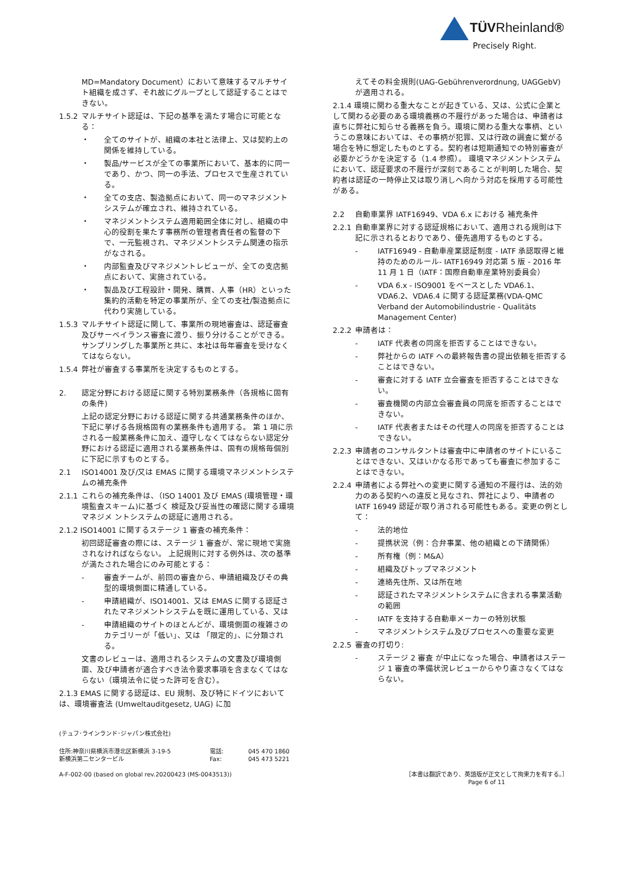TÜVRheinland®
Precisely Right.
MD=Mandatory Document）において意味するマルチサイト組織を成さず、それ故にグループとして認証することはできない。
1.5.2 マルチサイト認証は、下記の基準を満たす場合に可能となる：
・ 全てのサイトが、組織の本社と法律上、又は契約上の関係を維持している。
・ 製品/サービスが全ての事業所において、基本的に同一であり、かつ、同一の手法、プロセスで生産されている。
・ 全ての支店、製造拠点において、同一のマネジメントシステムが確立され、維持されている。
・ マネジメントシステム適用範囲全体に対し、組織の中心的役割を果たす事務所の管理者責任者の監督の下で、一元監視され、マネジメントシステム関連の指示がなされる。
・ 内部監査及びマネジメントレビューが、全ての支店拠点において、実施されている。
・ 製品及び工程設計・開発、購買、人事（HR）といった集約的活動を特定の事業所が、全ての支社/製造拠点に代わり実施している。
1.5.3 マルチサイト認証に関して、事業所の現地審査は、認証審査及びサーベイランス審査に渡り、振り分けることができる。 サンプリングした事業所と共に、本社は毎年審査を受けなくてはならない。
1.5.4 弊社が審査する事業所を決定するものとする。
2. 認定分野における認証に関する特別業務条件（各規格に固有の条件)
上記の認定分野における認証に関する共通業務条件のほか、下記に挙げる各規格固有の業務条件も適用する。 第 1 項に示される一般業務条件に加え、遵守しなくてはならない認定分野における認証に適用される業務条件は、固有の規格毎個別に下記に示すものとする。
2.1 ISO14001 及び/又は EMAS に関する環境マネジメントシステムの補充条件
2.1.1 これらの補充条件は、（ISO 14001 及び EMAS (環境管理・環境監査スキーム)に基づく 検証及び妥当性の確認に関する環境マネジメ ントシステムの認証に適用される。
2.1.2 ISO14001 に関するステージ 1 審査の補充条件：
初回認証審査の際には、ステージ 1 審査が、常に現地で実施されなければならない。 上記規則に対する例外は、次の基準が満たされた場合にのみ可能とする：
- 審査チームが、前回の審査から、申請組織及びその典型的環境側面に精通している。
- 申請組織が、ISO14001、又は EMAS に関する認証されたマネジメントシステムを既に運用している、又は
- 申請組織のサイトのほとんどが、環境側面の複雑さのカテゴリーが「低い」、又は 「限定的」、に分類される。
文書のレビューは、適用されるシステムの文書及び環境側面、及び申請者が適合すべき法令要求事項を含まなくてはならない（環境法令に従った許可を含む）。
2.1.3 EMAS に関する認証は、EU 規制、及び特にドイツにおいては、環境審査法 (Umweltauditgesetz, UAG) に加
えてその料金規則(UAG-Gebührenverordnung, UAGGebV) が適用される。
2.1.4 環境に関わる重大なことが起きている、又は、公式に企業として関わる必要のある環境義務の不履行があった場合は、申請者は直ちに弊社に知らせる義務を負う。環境に関わる重大な事柄、というこの意味においては、その事柄が犯罪、又は行政の調査に繋がる場合を特に想定したものとする。契約者は短期通知での特別審査が必要かどうかを決定する（1.4 参照）。 環境マネジメントシステムにおいて、認証要求の不履行が深刻であることが判明した場合、契約者は認証の一時停止又は取り消しへ向かう対応を採用する可能性がある。
2.2 自動車業界 IATF16949、VDA 6.x における 補充条件
2.2.1 自動車業界に対する認証規格において、適用される規則は下記に示されるとおりであり、優先適用するものとする。
- IATF16949 - 自動車産業認証制度 - IATF 承認取得と維持のためのルール- IATF16949 対応第 5 版 - 2016 年 11 月 1 日（IATF：国際自動車産業特別委員会）
- VDA 6.x - ISO9001 をベースとした VDA6.1、VDA6.2、VDA6.4 に関する認証業務(VDA-QMC Verband der Automobilindustrie - Qualitäts Management Center)
2.2.2 申請者は：
- IATF 代表者の同席を拒否することはできない。
- 弊社からの IATF への最終報告書の提出依頼を拒否することはできない。
- 審査に対する IATF 立会審査を拒否することはできない。
- 審査機関の内部立会審査員の同席を拒否することはできない。
- IATF 代表者またはその代理人の同席を拒否することはできない。
2.2.3 申請者のコンサルタントは審査中に申請者のサイトにいることはできない、又はいかなる形であっても審査に参加することはできない。
2.2.4 申請者による弊社への変更に関する通知の不履行は、法的効力のある契約への違反と見なされ、弊社により、申請者の IATF 16949 認証が取り消される可能性もある。変更の例として：
- 法的地位
- 提携状況（例：合弁事業、他の組織との下請関係）
- 所有権（例：M&A）
- 組織及びトップマネジメント
- 連絡先住所、又は所在地
- 認証されたマネジメントシステムに含まれる事業活動の範囲
- IATF を支持する自動車メーカーの特別状態
- マネジメントシステム及びプロセスへの重要な変更
2.2.5 審査の打切り:
- ステージ 2 審査 が中止になった場合、申請者はステージ 1 審査の準備状況レビューからやり直さなくてはならない。
(テュフ･ラインランド･ジャパン株式会社)
住所:神奈川県横浜市港北区新横浜 3-19-5
新横浜第二センタービル 電話:
Fax: 045 470 1860
045 473 5221
A-F-002-00 (based on global rev.20200423 (MS-0043513)) ［本書は翻訳であり、英語版が正文として拘束力を有する。］
Page 6 of 11